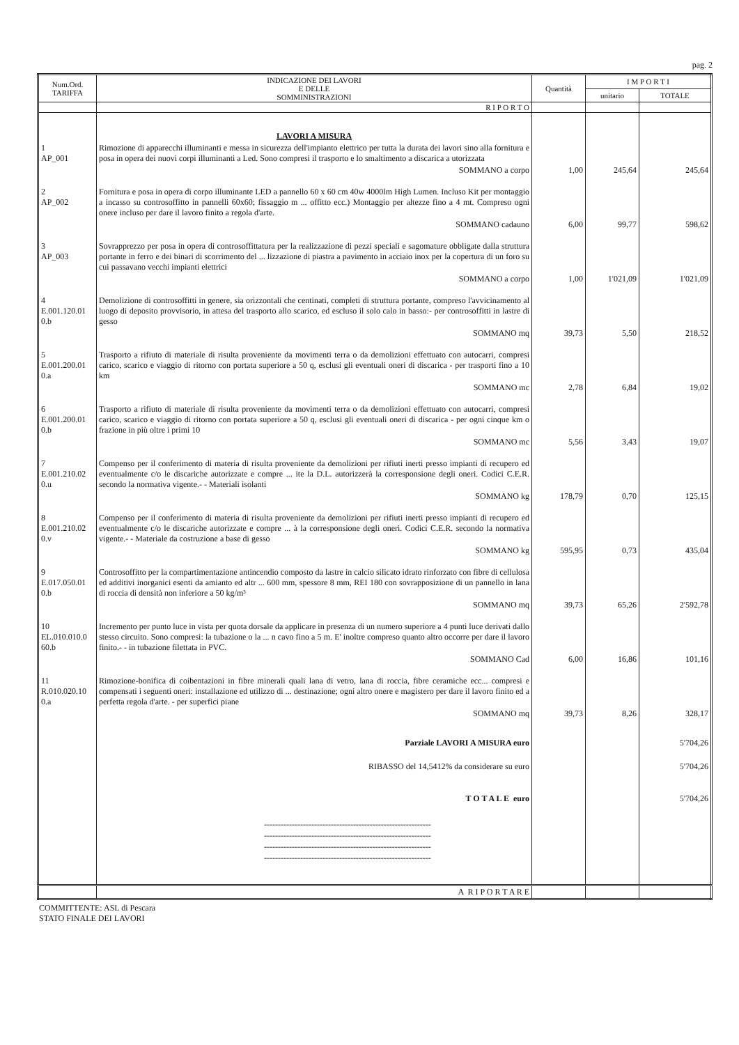pag. 2
| Num.Ord. TARIFFA | INDICAZIONE DEI LAVORI E DELLE SOMMINISTRAZIONI | Quantità | I M P O R T I | |
| --- | --- | --- | --- | --- |
| | | | unitario | TOTALE |
| | R I P O R T O | | | |
| | LAVORI A MISURA | | | |
| 1 AP_001 | Rimozione di apparecchi illuminanti e messa in sicurezza dell'impianto elettrico per tutta la durata dei lavori sino alla fornitura e posa in opera dei nuovi corpi illuminanti a Led. Sono compresi il trasporto e lo smaltimento a discarica a utorizzata | | | |
| | SOMMANO a corpo | 1,00 | 245,64 | 245,64 |
| 2 AP_002 | Fornitura e posa in opera di corpo illuminante LED a pannello 60 x 60 cm 40w 4000lm High Lumen. Incluso Kit per montaggio a incasso su controsoffitto in pannelli 60x60; fissaggio m ... offitto ecc.) Montaggio per altezze fino a 4 mt. Compreso ogni onere incluso per dare il lavoro finito a regola d'arte. | | | |
| | SOMMANO cadauno | 6,00 | 99,77 | 598,62 |
| 3 AP_003 | Sovrapprezzo per posa in opera di controsoffittatura per la realizzazione di pezzi speciali e sagomature obbligate dalla struttura portante in ferro e dei binari di scorrimento del ... lizzazione di piastra a pavimento in acciaio inox per la copertura di un foro su cui passavano vecchi impianti elettrici | | | |
| | SOMMANO a corpo | 1,00 | 1'021,09 | 1'021,09 |
| 4 E.001.120.01 0.b | Demolizione di controsoffitti in genere, sia orizzontali che centinati, completi di struttura portante, compreso l'avvicinamento al luogo di deposito provvisorio, in attesa del trasporto allo scarico, ed escluso il solo calo in basso:- per controsoffitti in lastre di gesso | | | |
| | SOMMANO mq | 39,73 | 5,50 | 218,52 |
| 5 E.001.200.01 0.a | Trasporto a rifiuto di materiale di risulta proveniente da movimenti terra o da demolizioni effettuato con autocarri, compresi carico, scarico e viaggio di ritorno con portata superiore a 50 q, esclusi gli eventuali oneri di discarica - per trasporti fino a 10 km | | | |
| | SOMMANO mc | 2,78 | 6,84 | 19,02 |
| 6 E.001.200.01 0.b | Trasporto a rifiuto di materiale di risulta proveniente da movimenti terra o da demolizioni effettuato con autocarri, compresi carico, scarico e viaggio di ritorno con portata superiore a 50 q, esclusi gli eventuali oneri di discarica - per ogni cinque km o frazione in più oltre i primi 10 | | | |
| | SOMMANO mc | 5,56 | 3,43 | 19,07 |
| 7 E.001.210.02 0.u | Compenso per il conferimento di materia di risulta proveniente da demolizioni per rifiuti inerti presso impianti di recupero ed eventualmente c/o le discariche autorizzate e compre ... ite la D.L. autorizzerà la corresponsione degli oneri. Codici C.E.R. secondo la normativa vigente.- - Materiali isolanti | | | |
| | SOMMANO kg | 178,79 | 0,70 | 125,15 |
| 8 E.001.210.02 0.v | Compenso per il conferimento di materia di risulta proveniente da demolizioni per rifiuti inerti presso impianti di recupero ed eventualmente c/o le discariche autorizzate e compre ... à la corresponsione degli oneri. Codici C.E.R. secondo la normativa vigente.- - Materiale da costruzione a base di gesso | | | |
| | SOMMANO kg | 595,95 | 0,73 | 435,04 |
| 9 E.017.050.01 0.b | Controsoffitto per la compartimentazione antincendio composto da lastre in calcio silicato idrato rinforzato con fibre di cellulosa ed additivi inorganici esenti da amianto ed altr ... 600 mm, spessore 8 mm, REI 180 con sovrapposizione di un pannello in lana di roccia di densità non inferiore a 50 kg/m³ | | | |
| | SOMMANO mq | 39,73 | 65,26 | 2'592,78 |
| 10 EL.010.010.0 60.b | Incremento per punto luce in vista per quota dorsale da applicare in presenza di un numero superiore a 4 punti luce derivati dallo stesso circuito. Sono compresi: la tubazione o la ... n cavo fino a 5 m. E' inoltre compreso quanto altro occorre per dare il lavoro finito.- - in tubazione filettata in PVC. | | | |
| | SOMMANO Cad | 6,00 | 16,86 | 101,16 |
| 11 R.010.020.10 0.a | Rimozione-bonifica di coibentazioni in fibre minerali quali lana di vetro, lana di roccia, fibre ceramiche ecc... compresi e compensati i seguenti oneri: installazione ed utilizzo di ... destinazione; ogni altro onere e magistero per dare il lavoro finito ed a perfetta regola d'arte. - per superfici piane | | | |
| | SOMMANO mq | 39,73 | 8,26 | 328,17 |
| | Parziale LAVORI A MISURA euro | | | 5'704,26 |
| | RIBASSO del 14,5412% da considerare su euro | | | 5'704,26 |
| | T O T A L E euro | | | 5'704,26 |
| | ------------------------------------------------------------ ------------------------------------------------------------ ------------------------------------------------------------ ------------------------------------------------------------ | | | |
| | A R I P O R T A R E | | | |
COMMITTENTE: ASL di Pescara
STATO FINALE DEI LAVORI